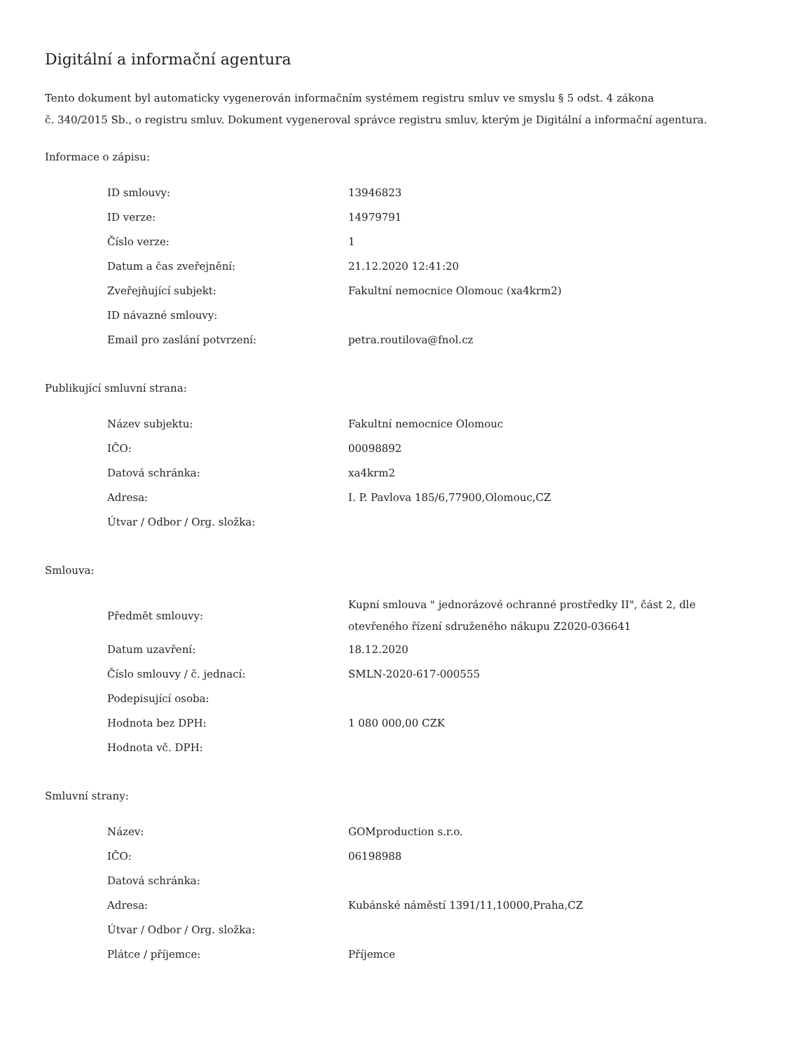Digitální a informační agentura
Tento dokument byl automaticky vygenerován informačním systémem registru smluv ve smyslu § 5 odst. 4 zákona
č. 340/2015 Sb., o registru smluv. Dokument vygeneroval správce registru smluv, kterým je Digitální a informační agentura.
Informace o zápisu:
| ID smlouvy: | 13946823 |
| ID verze: | 14979791 |
| Číslo verze: | 1 |
| Datum a čas zveřejnění: | 21.12.2020 12:41:20 |
| Zveřejňující subjekt: | Fakultní nemocnice Olomouc (xa4krm2) |
| ID návazné smlouvy: | |
| Email pro zaslání potvrzení: | petra.routilova@fnol.cz |
Publikující smluvní strana:
| Název subjektu: | Fakultní nemocnice Olomouc |
| IČO: | 00098892 |
| Datová schránka: | xa4krm2 |
| Adresa: | I. P. Pavlova 185/6,77900,Olomouc,CZ |
| Útvar / Odbor / Org. složka: | |
Smlouva:
| Předmět smlouvy: | Kupní smlouva " jednorázové ochranné prostředky II", část 2, dle otevřeného řízení sdruženého nákupu Z2020-036641 |
| Datum uzavření: | 18.12.2020 |
| Číslo smlouvy / č. jednací: | SMLN-2020-617-000555 |
| Podepisující osoba: | |
| Hodnota bez DPH: | 1 080 000,00 CZK |
| Hodnota vč. DPH: | |
Smluvní strany:
| Název: | GOMproduction s.r.o. |
| IČO: | 06198988 |
| Datová schránka: | |
| Adresa: | Kubánské náměstí 1391/11,10000,Praha,CZ |
| Útvar / Odbor / Org. složka: | |
| Plátce / příjemce: | Příjemce |